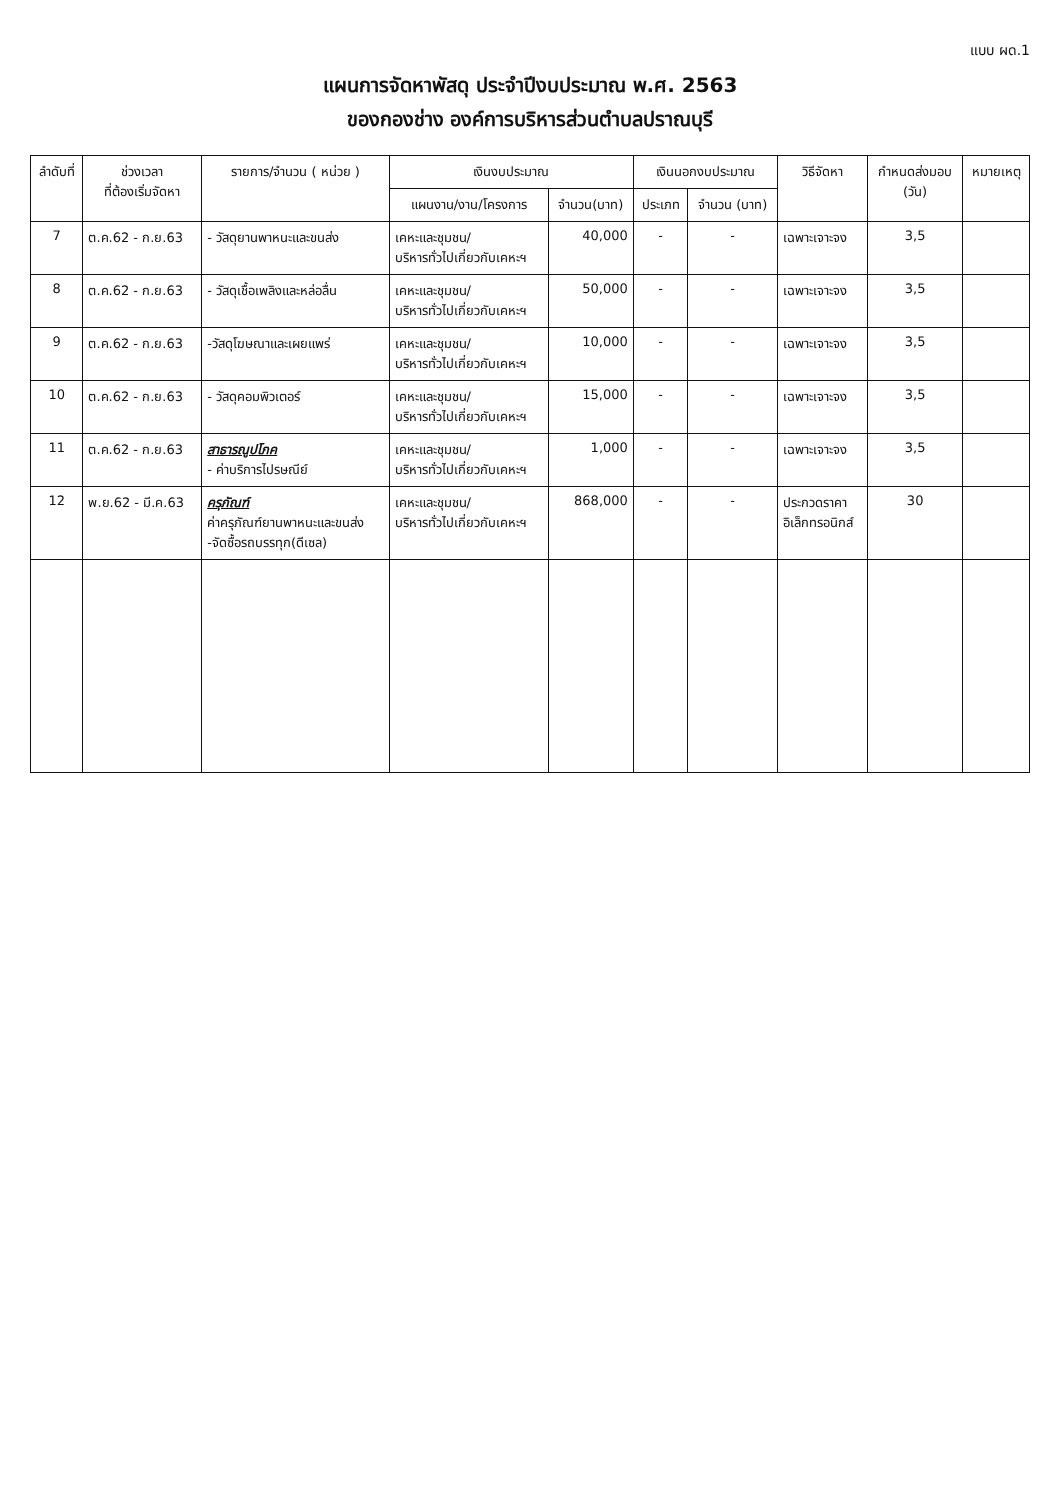แบบ ผด.1
แผนการจัดหาพัสดุ ประจำปีงบประมาณ พ.ศ. 2563
ของกองช่าง องค์การบริหารส่วนตำบลปราณบุรี
| ลำดับที่ | ช่วงเวลา ที่ต้องเริ่มจัดหา | รายการ/จำนวน ( หน่วย ) | เงินงบประมาณ | | เงินนอกงบประมาณ | | วิธีจัดหา | กำหนดส่งมอบ (วัน) | หมายเหตุ |
| --- | --- | --- | --- | --- | --- | --- | --- | --- | --- |
| | | | แผนงาน/งาน/โครงการ | จำนวน(บาท) | ประเภท | จำนวน (บาท) | | | |
| 7 | ต.ค.62 - ก.ย.63 | - วัสดุยานพาหนะและขนส่ง | เคหะและชุมชน/ บริหารทั่วไปเกี่ยวกับเคหะฯ | 40,000 | - | - | เฉพาะเจาะจง | 3,5 | |
| 8 | ต.ค.62 - ก.ย.63 | - วัสดุเชื้อเพลิงและหล่อลื่น | เคหะและชุมชน/ บริหารทั่วไปเกี่ยวกับเคหะฯ | 50,000 | - | - | เฉพาะเจาะจง | 3,5 | |
| 9 | ต.ค.62 - ก.ย.63 | -วัสดุโฆษณาและเผยแพร่ | เคหะและชุมชน/ บริหารทั่วไปเกี่ยวกับเคหะฯ | 10,000 | - | - | เฉพาะเจาะจง | 3,5 | |
| 10 | ต.ค.62 - ก.ย.63 | - วัสดุคอมพิวเตอร์ | เคหะและชุมชน/ บริหารทั่วไปเกี่ยวกับเคหะฯ | 15,000 | - | - | เฉพาะเจาะจง | 3,5 | |
| 11 | ต.ค.62 - ก.ย.63 | สาธารณูปโภค - ค่าบริการไปรษณีย์ | เคหะและชุมชน/ บริหารทั่วไปเกี่ยวกับเคหะฯ | 1,000 | - | - | เฉพาะเจาะจง | 3,5 | |
| 12 | พ.ย.62 - มี.ค.63 | ครุภัณฑ์ ค่าครุภัณฑ์ยานพาหนะและขนส่ง -จัดซื้อรถบรรทุก(ดีเซล) | เคหะและชุมชน/ บริหารทั่วไปเกี่ยวกับเคหะฯ | 868,000 | - | - | ประกวดราคา อิเล็กทรอนิกส์ | 30 | |